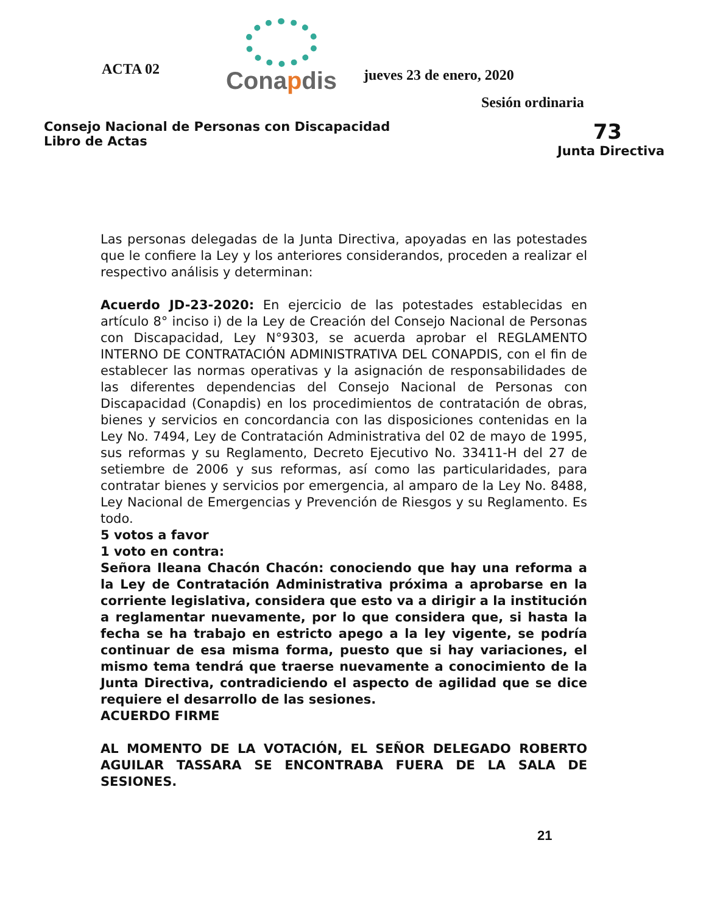ACTA 02
Conapdis
jueves 23 de enero, 2020
Sesión ordinaria
Consejo Nacional de Personas con Discapacidad
Libro de Actas
73
Junta Directiva
Las personas delegadas de la Junta Directiva, apoyadas en las potestades que le confiere la Ley y los anteriores considerandos, proceden a realizar el respectivo análisis y determinan:
Acuerdo JD-23-2020: En ejercicio de las potestades establecidas en artículo 8° inciso i) de la Ley de Creación del Consejo Nacional de Personas con Discapacidad, Ley N°9303, se acuerda aprobar el REGLAMENTO INTERNO DE CONTRATACIÓN ADMINISTRATIVA DEL CONAPDIS, con el fin de establecer las normas operativas y la asignación de responsabilidades de las diferentes dependencias del Consejo Nacional de Personas con Discapacidad (Conapdis) en los procedimientos de contratación de obras, bienes y servicios en concordancia con las disposiciones contenidas en la Ley No. 7494, Ley de Contratación Administrativa del 02 de mayo de 1995, sus reformas y su Reglamento, Decreto Ejecutivo No. 33411-H del 27 de setiembre de 2006 y sus reformas, así como las particularidades, para contratar bienes y servicios por emergencia, al amparo de la Ley No. 8488, Ley Nacional de Emergencias y Prevención de Riesgos y su Reglamento. Es todo.
5 votos a favor
1 voto en contra:
Señora Ileana Chacón Chacón: conociendo que hay una reforma a la Ley de Contratación Administrativa próxima a aprobarse en la corriente legislativa, considera que esto va a dirigir a la institución a reglamentar nuevamente, por lo que considera que, si hasta la fecha se ha trabajo en estricto apego a la ley vigente, se podría continuar de esa misma forma, puesto que si hay variaciones, el mismo tema tendrá que traerse nuevamente a conocimiento de la Junta Directiva, contradiciendo el aspecto de agilidad que se dice requiere el desarrollo de las sesiones.
ACUERDO FIRME
AL MOMENTO DE LA VOTACIÓN, EL SEÑOR DELEGADO ROBERTO AGUILAR TASSARA SE ENCONTRABA FUERA DE LA SALA DE SESIONES.
21